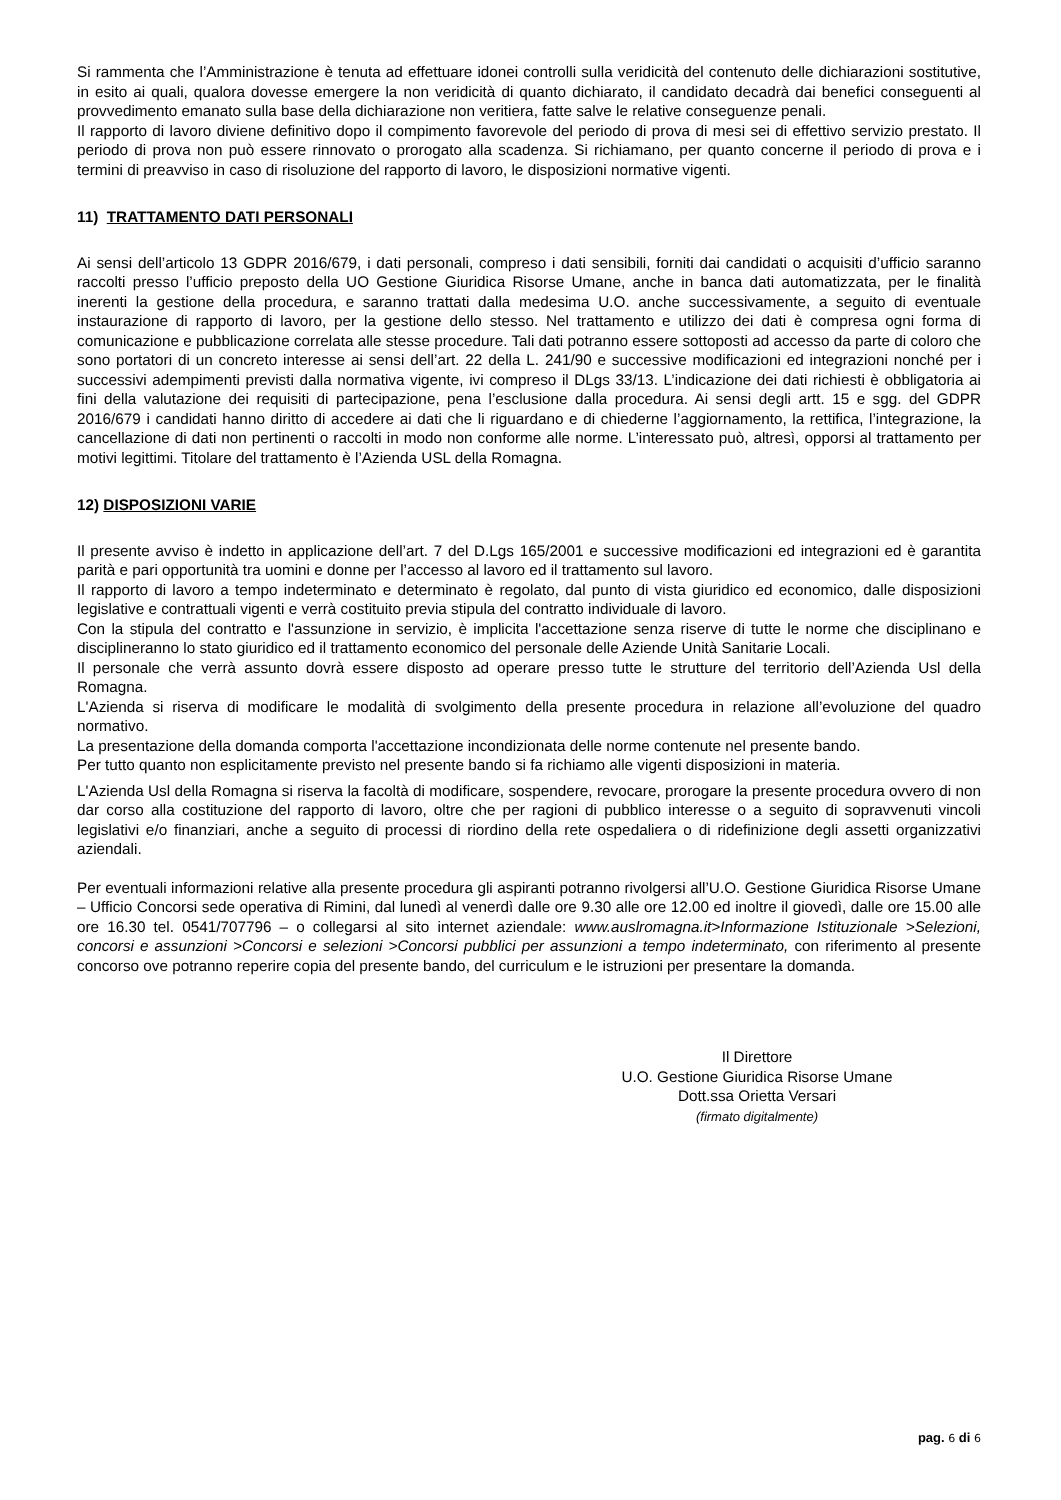Si rammenta che l’Amministrazione è tenuta ad effettuare idonei controlli sulla veridicità del contenuto delle dichiarazioni sostitutive, in esito ai quali, qualora dovesse emergere la non veridicità di quanto dichiarato, il candidato decadrà dai benefici conseguenti al provvedimento emanato sulla base della dichiarazione non veritiera, fatte salve le relative conseguenze penali.
Il rapporto di lavoro diviene definitivo dopo il compimento favorevole del periodo di prova di mesi sei di effettivo servizio prestato. Il periodo di prova non può essere rinnovato o prorogato alla scadenza. Si richiamano, per quanto concerne il periodo di prova e i termini di preavviso in caso di risoluzione del rapporto di lavoro, le disposizioni normative vigenti.
11) TRATTAMENTO DATI PERSONALI
Ai sensi dell’articolo 13 GDPR 2016/679, i dati personali, compreso i dati sensibili, forniti dai candidati o acquisiti d’ufficio saranno raccolti presso l’ufficio preposto della UO Gestione Giuridica Risorse Umane, anche in banca dati automatizzata, per le finalità inerenti la gestione della procedura, e saranno trattati dalla medesima U.O. anche successivamente, a seguito di eventuale instaurazione di rapporto di lavoro, per la gestione dello stesso. Nel trattamento e utilizzo dei dati è compresa ogni forma di comunicazione e pubblicazione correlata alle stesse procedure. Tali dati potranno essere sottoposti ad accesso da parte di coloro che sono portatori di un concreto interesse ai sensi dell’art. 22 della L. 241/90 e successive modificazioni ed integrazioni nonché per i successivi adempimenti previsti dalla normativa vigente, ivi compreso il DLgs 33/13. L’indicazione dei dati richiesti è obbligatoria ai fini della valutazione dei requisiti di partecipazione, pena l’esclusione dalla procedura. Ai sensi degli artt. 15 e sgg. del GDPR 2016/679 i candidati hanno diritto di accedere ai dati che li riguardano e di chiederne l’aggiornamento, la rettifica, l’integrazione, la cancellazione di dati non pertinenti o raccolti in modo non conforme alle norme. L’interessato può, altresì, opporsi al trattamento per motivi legittimi. Titolare del trattamento è l’Azienda USL della Romagna.
12) DISPOSIZIONI VARIE
Il presente avviso è indetto in applicazione dell’art. 7 del D.Lgs 165/2001 e successive modificazioni ed integrazioni ed è garantita parità e pari opportunità tra uomini e donne per l’accesso al lavoro ed il trattamento sul lavoro.
Il rapporto di lavoro a tempo indeterminato e determinato è regolato, dal punto di vista giuridico ed economico, dalle disposizioni legislative e contrattuali vigenti e verrà costituito previa stipula del contratto individuale di lavoro.
Con la stipula del contratto e l'assunzione in servizio, è implicita l'accettazione senza riserve di tutte le norme che disciplinano e disciplineranno lo stato giuridico ed il trattamento economico del personale delle Aziende Unità Sanitarie Locali.
Il personale che verrà assunto dovrà essere disposto ad operare presso tutte le strutture del territorio dell’Azienda Usl della Romagna.
L'Azienda si riserva di modificare le modalità di svolgimento della presente procedura in relazione all’evoluzione del quadro normativo.
La presentazione della domanda comporta l'accettazione incondizionata delle norme contenute nel presente bando.
Per tutto quanto non esplicitamente previsto nel presente bando si fa richiamo alle vigenti disposizioni in materia.
L'Azienda Usl della Romagna si riserva la facoltà di modificare, sospendere, revocare, prorogare la presente procedura ovvero di non dar corso alla costituzione del rapporto di lavoro, oltre che per ragioni di pubblico interesse o a seguito di sopravvenuti vincoli legislativi e/o finanziari, anche a seguito di processi di riordino della rete ospedaliera o di ridefinizione degli assetti organizzativi aziendali.
Per eventuali informazioni relative alla presente procedura gli aspiranti potranno rivolgersi all’U.O. Gestione Giuridica Risorse Umane – Ufficio Concorsi sede operativa di Rimini, dal lunedì al venerdì dalle ore 9.30 alle ore 12.00 ed inoltre il giovedì, dalle ore 15.00 alle ore 16.30 tel. 0541/707796 – o collegarsi al sito internet aziendale: www.auslromagna.it>Informazione Istituzionale >Selezioni, concorsi e assunzioni >Concorsi e selezioni >Concorsi pubblici per assunzioni a tempo indeterminato, con riferimento al presente concorso ove potranno reperire copia del presente bando, del curriculum e le istruzioni per presentare la domanda.
Il Direttore
U.O. Gestione Giuridica Risorse Umane
Dott.ssa Orietta Versari
(firmato digitalmente)
pag. 6 di 6